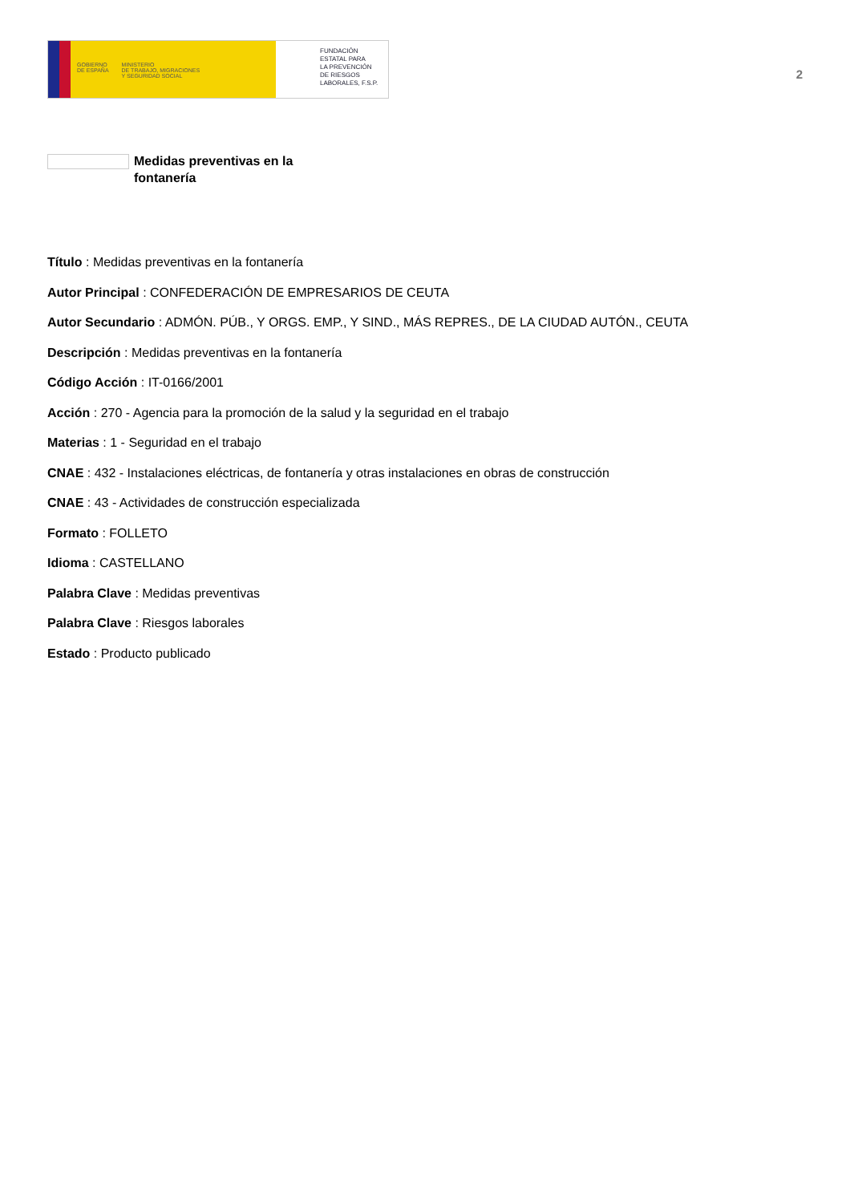GOBIERNO
DE ESPAÑA
MINISTERIO
DE TRABAJO, MIGRACIONES
Y SEGURIDAD SOCIAL
FUNDACIÓN
ESTATAL PARA
LA PREVENCIÓN
DE RIESGOS
LABORALES, F.S.P.
2
Medidas preventivas en la fontanería
Título : Medidas preventivas en la fontanería
Autor Principal : CONFEDERACIÓN DE EMPRESARIOS DE CEUTA
Autor Secundario : ADMÓN. PÚB., Y ORGS. EMP., Y SIND., MÁS REPRES., DE LA CIUDAD AUTÓN., CEUTA
Descripción : Medidas preventivas en la fontanería
Código Acción : IT-0166/2001
Acción : 270 - Agencia para la promoción de la salud y la seguridad en el trabajo
Materias : 1 - Seguridad en el trabajo
CNAE : 432 - Instalaciones eléctricas, de fontanería y otras instalaciones en obras de construcción
CNAE : 43 - Actividades de construcción especializada
Formato : FOLLETO
Idioma : CASTELLANO
Palabra Clave : Medidas preventivas
Palabra Clave : Riesgos laborales
Estado : Producto publicado